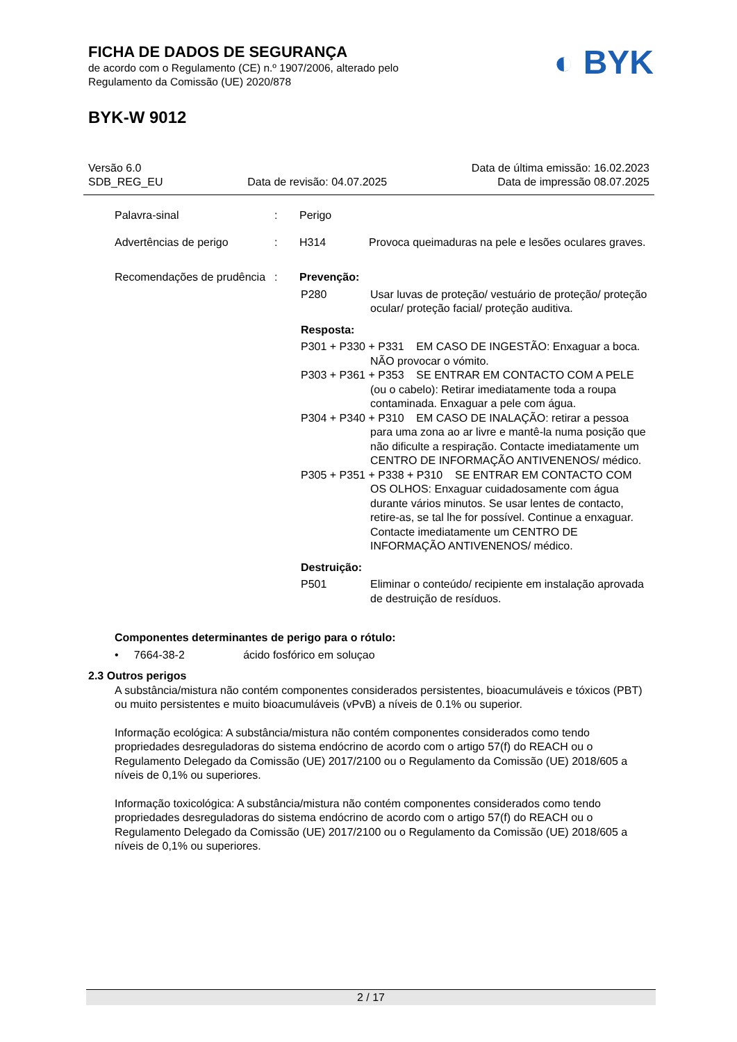FICHA DE DADOS DE SEGURANÇA
de acordo com o Regulamento (CE) n.º 1907/2006, alterado pelo
Regulamento da Comissão (UE) 2020/878
◐ BYK
BYK-W 9012
Versão 6.0
SDB_REG_EU
Data de revisão: 04.07.2025 Data de última emissão: 16.02.2023
Data de impressão 08.07.2025
Palavra-sinal: Perigo
Advertências de perigo: H314 Provoca queimaduras na pele e lesões oculares graves.
Recomendações de prudência: Prevenção:
P280 Usar luvas de proteção/ vestuário de proteção/ proteção ocular/ proteção facial/ proteção auditiva.
Resposta:
P301 + P330 + P331 EM CASO DE INGESTÃO: Enxaguar a boca. NÃO provocar o vómito.
P303 + P361 + P353 SE ENTRAR EM CONTACTO COM A PELE (ou o cabelo): Retirar imediatamente toda a roupa contaminada. Enxaguar a pele com água.
P304 + P340 + P310 EM CASO DE INALAÇÃO: retirar a pessoa para uma zona ao ar livre e mantê-la numa posição que não dificulte a respiração. Contacte imediatamente um CENTRO DE INFORMAÇÃO ANTIVENENOS/ médico.
P305 + P351 + P338 + P310 SE ENTRAR EM CONTACTO COM OS OLHOS: Enxaguar cuidadosamente com água durante vários minutos. Se usar lentes de contacto, retire-as, se tal lhe for possível. Continue a enxaguar. Contacte imediatamente um CENTRO DE INFORMAÇÃO ANTIVENENOS/ médico.
Destruição:
P501 Eliminar o conteúdo/ recipiente em instalação aprovada de destruição de resíduos.
Componentes determinantes de perigo para o rótulo:
• 7664-38-2 ácido fosfórico em soluçao
2.3 Outros perigos
A substância/mistura não contém componentes considerados persistentes, bioacumuláveis e tóxicos (PBT) ou muito persistentes e muito bioacumuláveis (vPvB) a níveis de 0.1% ou superior.
Informação ecológica: A substância/mistura não contém componentes considerados como tendo propriedades desreguladoras do sistema endócrino de acordo com o artigo 57(f) do REACH ou o Regulamento Delegado da Comissão (UE) 2017/2100 ou o Regulamento da Comissão (UE) 2018/605 a níveis de 0,1% ou superiores.
Informação toxicológica: A substância/mistura não contém componentes considerados como tendo propriedades desreguladoras do sistema endócrino de acordo com o artigo 57(f) do REACH ou o Regulamento Delegado da Comissão (UE) 2017/2100 ou o Regulamento da Comissão (UE) 2018/605 a níveis de 0,1% ou superiores.
2 / 17